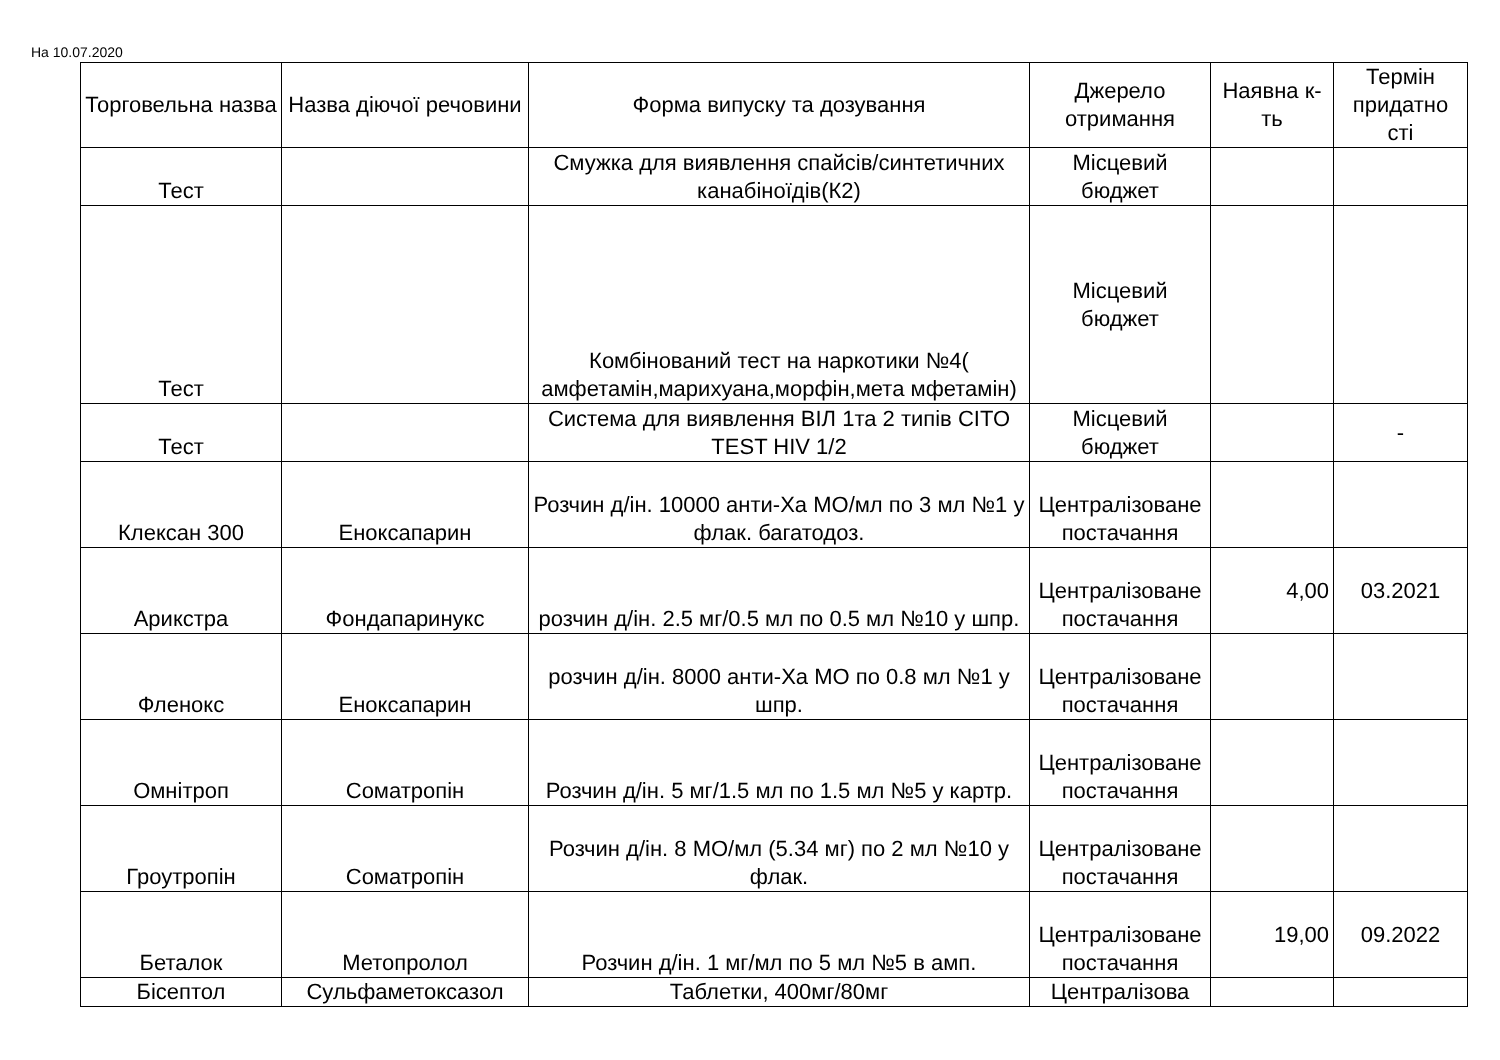На 10.07.2020
| Торговельна назва | Назва діючої речовини | Форма випуску та дозування | Джерело отримання | Наявна к-ть | Термін придатно сті |
| --- | --- | --- | --- | --- | --- |
| Тест | | Смужка для виявлення спайсів/синтетичних канабіноїдів(К2) | Місцевий бюджет | | |
| Тест | | Комбінований тест на наркотики №4( амфетамін,марихуана,морфін,мета мфетамін) | Місцевий бюджет | | |
| Тест | | Система для виявлення ВІЛ 1та 2 типів CITO TEST HIV 1/2 | Місцевий бюджет | | - |
| Клексан 300 | Еноксапарин | Розчин д/ін. 10000 анти-Ха МО/мл по 3 мл №1 у флак. багатодоз. | Централізоване постачання | | |
| Арикстра | Фондапаринукс | розчин д/ін. 2.5 мг/0.5 мл по 0.5 мл №10 у шпр. | Централізоване постачання | 4,00 | 03.2021 |
| Фленокс | Еноксапарин | розчин д/ін. 8000 анти-Ха МО по 0.8 мл №1 у шпр. | Централізоване постачання | | |
| Омнітроп | Соматропін | Розчин д/ін. 5 мг/1.5 мл по 1.5 мл №5 у картр. | Централізоване постачання | | |
| Гроутропін | Соматропін | Розчин д/ін. 8 МО/мл (5.34 мг) по 2 мл №10 у флак. | Централізоване постачання | | |
| Беталок | Метопролол | Розчин д/ін. 1 мг/мл по 5 мл №5 в амп. | Централізоване постачання | 19,00 | 09.2022 |
| Бісептол | Сульфаметоксазол | Таблетки, 400мг/80мг | Централізова | | |